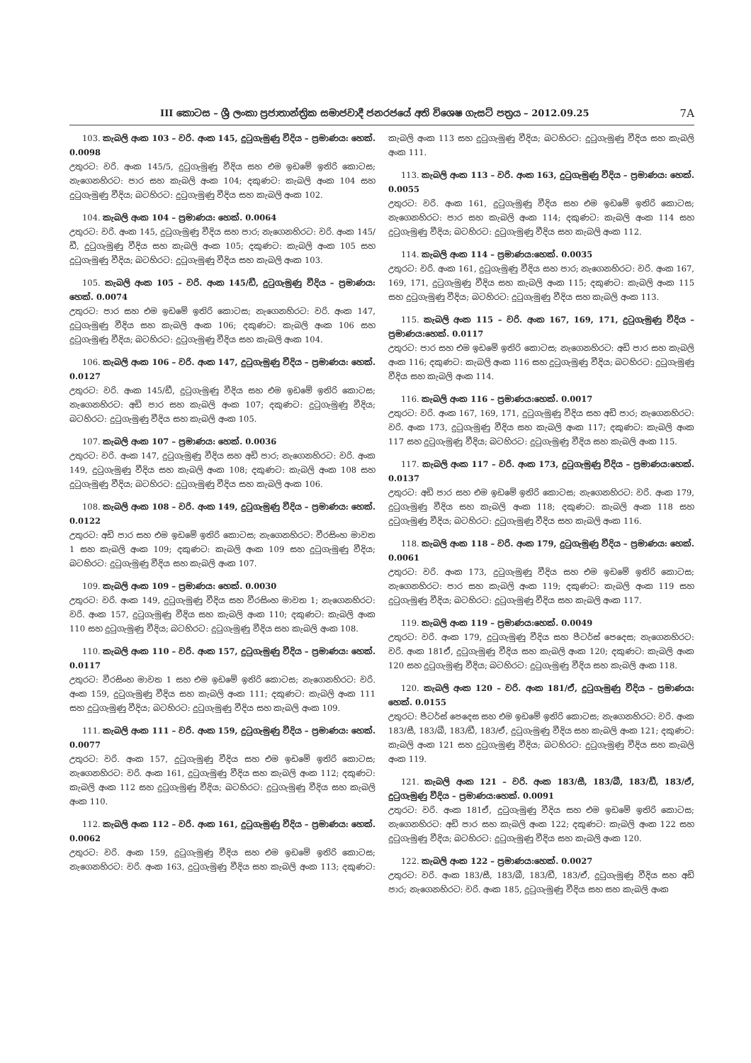III කොටස – ශ්‍රී ලංකා ප්‍රජාතාන්ත්‍රික සමාජවාදී ජනරජයේ අති විශෙෂ ගැසට් පත්‍රය – 2012.09.25 7A
103. කැබලි අංක 103 – වරි. අංක 145, දුටුගැමුණු වීදිය – ප්‍රමාණය: හෙක්. 0.0098
උතුරට: වරි. අංක 145/5, දුටුගැමුණු වීදිය සහ එම ඉඩමේ ඉතිරි කොටස; නැගෙනහිරට: පාර සහ කැබලි අංක 104; දකුණට: කැබලි අංක 104 සහ දුටුගැමුණු වීදිය; බටහිරට: දුටුගැමුණු වීදිය සහ කැබලි අංක 102.
104. කැබලි අංක 104 – ප්‍රමාණය: හෙක්. 0.0064
උතුරට: වරි. අංක 145, දුටුගැමුණු වීදිය සහ පාර; නැගෙනහිරට: වරි. අංක 145/ඩී, දුටුගැමුණු වීදිය සහ කැබලි අංක 105; දකුණට: කැබලි අංක 105 සහ දුටුගැමුණු වීදිය; බටහිරට: දුටුගැමුණු වීදිය සහ කැබලි අංක 103.
105. කැබලි අංක 105 – වරි. අංක 145/ඩී, දුටුගැමුණු වීදිය – ප්‍රමාණය: හෙක්. 0.0074
උතුරට: පාර සහ එම ඉඩමේ ඉතිරි කොටස; නැගෙනහිරට: වරි. අංක 147, දුටුගැමුණු වීදිය සහ කැබලි අංක 106; දකුණට: කැබලි අංක 106 සහ දුටුගැමුණු වීදිය; බටහිරට: දුටුගැමුණු වීදිය සහ කැබලි අංක 104.
106. කැබලි අංක 106 – වරි. අංක 147, දුටුගැමුණු වීදිය – ප්‍රමාණය: හෙක්. 0.0127
උතුරට: වරි. අංක 145/ඩී, දුටුගැමුණු වීදිය සහ එම ඉඩමේ ඉතිරි කොටස; නැගෙනහිරට: අඩි පාර සහ කැබලි අංක 107; දකුණට: දුටුගැමුණු වීදිය; බටහිරට: දුටුගැමුණු වීදිය සහ කැබලි අංක 105.
107. කැබලි අංක 107 – ප්‍රමාණය: හෙක්. 0.0036
උතුරට: වරි. අංක 147, දුටුගැමුණු වීදිය සහ අඩි පාර; නැගෙනහිරට: වරි. අංක 149, දුටුගැමුණු වීදිය සහ කැබලි අංක 108; දකුණට: කැබලි අංක 108 සහ දුටුගැමුණු වීදිය; බටහිරට: දුටුගැමුණු වීදිය සහ කැබලි අංක 106.
108. කැබලි අංක 108 – වරි. අංක 149, දුටුගැමුණු වීදිය – ප්‍රමාණය: හෙක්. 0.0122
උතුරට: අඩි පාර සහ එම ඉඩමේ ඉතිරි කොටස; නැගෙනහිරට: වීරසිංහ මාවත 1 සහ කැබලි අංක 109; දකුණට: කැබලි අංක 109 සහ දුටුගැමුණු වීදිය; බටහිරට: දුටුගැමුණු වීදිය සහ කැබලි අංක 107.
109. කැබලි අංක 109 – ප්‍රමාණය: හෙක්. 0.0030
උතුරට: වරි. අංක 149, දුටුගැමුණු වීදිය සහ වීරසිංහ මාවත 1; නැගෙනහිරට: වරි. අංක 157, දුටුගැමුණු වීදිය සහ කැබලි අංක 110; දකුණට: කැබලි අංක 110 සහ දුටුගැමුණු වීදිය; බටහිරට: දුටුගැමුණු වීදිය සහ කැබලි අංක 108.
110. කැබලි අංක 110 – වරි. අංක 157, දුටුගැමුණු වීදිය – ප්‍රමාණය: හෙක්. 0.0117
උතුරට: වීරසිංහ මාවත 1 සහ එම ඉඩමේ ඉතිරි කොටස; නැගෙනහිරට: වරි. අංක 159, දුටුගැමුණු වීදිය සහ කැබලි අංක 111; දකුණට: කැබලි අංක 111 සහ දුටුගැමුණු වීදිය; බටහිරට: දුටුගැමුණු වීදිය සහ කැබලි අංක 109.
111. කැබලි අංක 111 – වරි. අංක 159, දුටුගැමුණු වීදිය – ප්‍රමාණය: හෙක්. 0.0077
උතුරට: වරි. අංක 157, දුටුගැමුණු වීදිය සහ එම ඉඩමේ ඉතිරි කොටස; නැගෙනහිරට: වරි. අංක 161, දුටුගැමුණු වීදිය සහ කැබලි අංක 112; දකුණට: කැබලි අංක 112 සහ දුටුගැමුණු වීදිය; බටහිරට: දුටුගැමුණු වීදිය සහ කැබලි අංක 110.
112. කැබලි අංක 112 – වරි. අංක 161, දුටුගැමුණු වීදිය – ප්‍රමාණය: හෙක්. 0.0062
උතුරට: වරි. අංක 159, දුටුගැමුණු වීදිය සහ එම ඉඩමේ ඉතිරි කොටස; නැගෙනහිරට: වරි. අංක 163, දුටුගැමුණු වීදිය සහ කැබලි අංක 113; දකුණට: කැබලි අංක 113 සහ දුටුගැමුණු වීදිය; බටහිරට: දුටුගැමුණු වීදිය සහ කැබලි අංක 111.
113. කැබලි අංක 113 – වරි. අංක 163, දුටුගැමුණු වීදිය – ප්‍රමාණය: හෙක්. 0.0055
උතුරට: වරි. අංක 161, දුටුගැමුණු වීදිය සහ එම ඉඩමේ ඉතිරි කොටස; නැගෙනහිරට: පාර සහ කැබලි අංක 114; දකුණට: කැබලි අංක 114 සහ දුටුගැමුණු වීදිය; බටහිරට: දුටුගැමුණු වීදිය සහ කැබලි අංක 112.
114. කැබලි අංක 114 – ප්‍රමාණය:හෙක්. 0.0035
උතුරට: වරි. අංක 161, දුටුගැමුණු වීදිය සහ පාර; නැගෙනහිරට: වරි. අංක 167, 169, 171, දුටුගැමුණු වීදිය සහ කැබලි අංක 115; දකුණට: කැබලි අංක 115 සහ දුටුගැමුණු වීදිය; බටහිරට: දුටුගැමුණු වීදිය සහ කැබලි අංක 113.
115. කැබලි අංක 115 – වරි. අංක 167, 169, 171, දුටුගැමුණු වීදිය – ප්‍රමාණය:හෙක්. 0.0117
උතුරට: පාර සහ එම ඉඩමේ ඉතිරි කොටස; නැගෙනහිරට: අඩි පාර සහ කැබලි අංක 116; දකුණට: කැබලි අංක 116 සහ දුටුගැමුණු වීදිය; බටහිරට: දුටුගැමුණු වීදිය සහ කැබලි අංක 114.
116. කැබලි අංක 116 – ප්‍රමාණය:හෙක්. 0.0017
උතුරට: වරි. අංක 167, 169, 171, දුටුගැමුණු වීදිය සහ අඩි පාර; නැගෙනහිරට: වරි. අංක 173, දුටුගැමුණු වීදිය සහ කැබලි අංක 117; දකුණට: කැබලි අංක 117 සහ දුටුගැමුණු වීදිය; බටහිරට: දුටුගැමුණු වීදිය සහ කැබලි අංක 115.
117. කැබලි අංක 117 – වරි. අංක 173, දුටුගැමුණු වීදිය – ප්‍රමාණය:හෙක්. 0.0137
උතුරට: අඩි පාර සහ එම ඉඩමේ ඉතිරි කොටස; නැගෙනහිරට: වරි. අංක 179, දුටුගැමුණු වීදිය සහ කැබලි අංක 118; දකුණට: කැබලි අංක 118 සහ දුටුගැමුණු වීදිය; බටහිරට: දුටුගැමුණු වීදිය සහ කැබලි අංක 116.
118. කැබලි අංක 118 – වරි. අංක 179, දුටුගැමුණු වීදිය – ප්‍රමාණය: හෙක්. 0.0061
උතුරට: වරි. අංක 173, දුටුගැමුණු වීදිය සහ එම ඉඩමේ ඉතිරි කොටස; නැගෙනහිරට: පාර සහ කැබලි අංක 119; දකුණට: කැබලි අංක 119 සහ දුටුගැමුණු වීදිය; බටහිරට: දුටුගැමුණු වීදිය සහ කැබලි අංක 117.
119. කැබලි අංක 119 – ප්‍රමාණය:හෙක්. 0.0049
උතුරට: වරි. අංක 179, දුටුගැමුණු වීදිය සහ පීටර්ස් පෙදෙස; නැගෙනහිරට: වරි. අංක 181ඒ, දුටුගැමුණු වීදිය සහ කැබලි අංක 120; දකුණට: කැබලි අංක 120 සහ දුටුගැමුණු වීදිය; බටහිරට: දුටුගැමුණු වීදිය සහ කැබලි අංක 118.
120. කැබලි අංක 120 – වරි. අංක 181/ඒ, දුටුගැමුණු වීදිය – ප්‍රමාණය: හෙක්. 0.0155
උතුරට: පීටර්ස් පෙදෙස සහ එම ඉඩමේ ඉතිරි කොටස; නැගෙනහිරට: වරි. අංක 183/සී, 183/බී, 183/ඩී, 183/ඒ, දුටුගැමුණු වීදිය සහ කැබලි අංක 121; දකුණට: කැබලි අංක 121 සහ දුටුගැමුණු වීදිය; බටහිරට: දුටුගැමුණු වීදිය සහ කැබලි අංක 119.
121. කැබලි අංක 121 – වරි. අංක 183/සී, 183/බී, 183/ඩී, 183/ඒ, දුටුගැමුණු වීදිය – ප්‍රමාණය:හෙක්. 0.0091
උතුරට: වරි. අංක 181ඒ, දුටුගැමුණු වීදිය සහ එම ඉඩමේ ඉතිරි කොටස; නැගෙනහිරට: අඩි පාර සහ කැබලි අංක 122; දකුණට: කැබලි අංක 122 සහ දුටුගැමුණු වීදිය; බටහිරට: දුටුගැමුණු වීදිය සහ කැබලි අංක 120.
122. කැබලි අංක 122 – ප්‍රමාණය:හෙක්. 0.0027
උතුරට: වරි. අංක 183/සී, 183/බී, 183/ඩී, 183/ඒ, දුටුගැමුණු වීදිය සහ අඩි පාර; නැගෙනහිරට: වරි. අංක 185, දුටුගැමුණු වීදිය සහ සහ කැබලි අංක